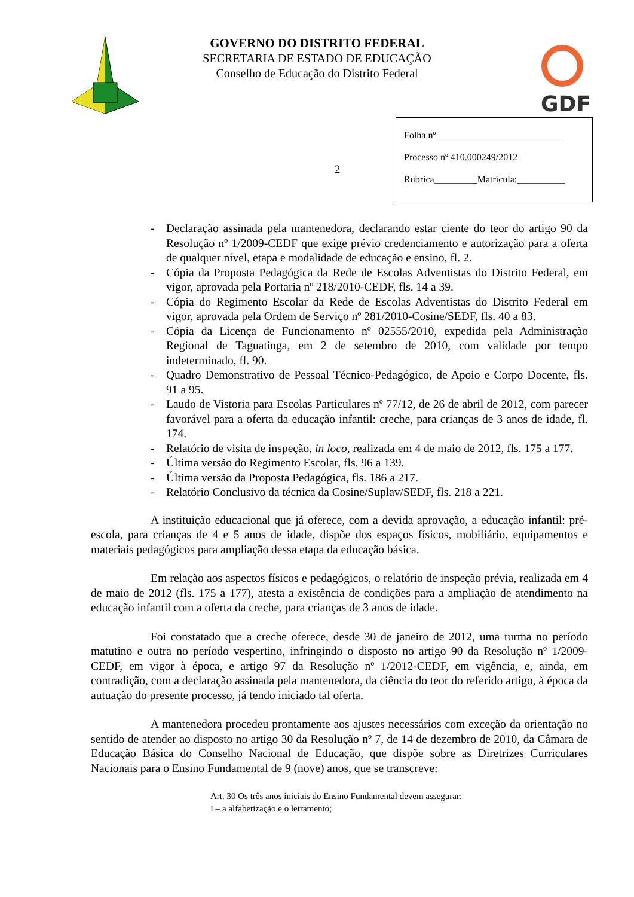GOVERNO DO DISTRITO FEDERAL
SECRETARIA DE ESTADO DE EDUCAÇÃO
Conselho de Educação do Distrito Federal
GDF
2
Folha nº __________________________
Processo nº 410.000249/2012
Rubrica_________Matrícula:__________
- Declaração assinada pela mantenedora, declarando estar ciente do teor do artigo 90 da Resolução nº 1/2009-CEDF que exige prévio credenciamento e autorização para a oferta de qualquer nível, etapa e modalidade de educação e ensino, fl. 2.
- Cópia da Proposta Pedagógica da Rede de Escolas Adventistas do Distrito Federal, em vigor, aprovada pela Portaria nº 218/2010-CEDF, fls. 14 a 39.
- Cópia do Regimento Escolar da Rede de Escolas Adventistas do Distrito Federal em vigor, aprovada pela Ordem de Serviço nº 281/2010-Cosine/SEDF, fls. 40 a 83.
- Cópia da Licença de Funcionamento nº 02555/2010, expedida pela Administração Regional de Taguatinga, em 2 de setembro de 2010, com validade por tempo indeterminado, fl. 90.
- Quadro Demonstrativo de Pessoal Técnico-Pedagógico, de Apoio e Corpo Docente, fls. 91 a 95.
- Laudo de Vistoria para Escolas Particulares nº 77/12, de 26 de abril de 2012, com parecer favorável para a oferta da educação infantil: creche, para crianças de 3 anos de idade, fl. 174.
- Relatório de visita de inspeção, in loco, realizada em 4 de maio de 2012, fls. 175 a 177.
- Última versão do Regimento Escolar, fls. 96 a 139.
- Última versão da Proposta Pedagógica, fls. 186 a 217.
- Relatório Conclusivo da técnica da Cosine/Suplav/SEDF, fls. 218 a 221.
A instituição educacional que já oferece, com a devida aprovação, a educação infantil: pré-escola, para crianças de 4 e 5 anos de idade, dispõe dos espaços físicos, mobiliário, equipamentos e materiais pedagógicos para ampliação dessa etapa da educação básica.
Em relação aos aspectos físicos e pedagógicos, o relatório de inspeção prévia, realizada em 4 de maio de 2012 (fls. 175 a 177), atesta a existência de condições para a ampliação de atendimento na educação infantil com a oferta da creche, para crianças de 3 anos de idade.
Foi constatado que a creche oferece, desde 30 de janeiro de 2012, uma turma no período matutino e outra no período vespertino, infringindo o disposto no artigo 90 da Resolução nº 1/2009-CEDF, em vigor à época, e artigo 97 da Resolução nº 1/2012-CEDF, em vigência, e, ainda, em contradição, com a declaração assinada pela mantenedora, da ciência do teor do referido artigo, à época da autuação do presente processo, já tendo iniciado tal oferta.
A mantenedora procedeu prontamente aos ajustes necessários com exceção da orientação no sentido de atender ao disposto no artigo 30 da Resolução nº 7, de 14 de dezembro de 2010, da Câmara de Educação Básica do Conselho Nacional de Educação, que dispõe sobre as Diretrizes Curriculares Nacionais para o Ensino Fundamental de 9 (nove) anos, que se transcreve:
Art. 30 Os três anos iniciais do Ensino Fundamental devem assegurar:
I – a alfabetização e o letramento;